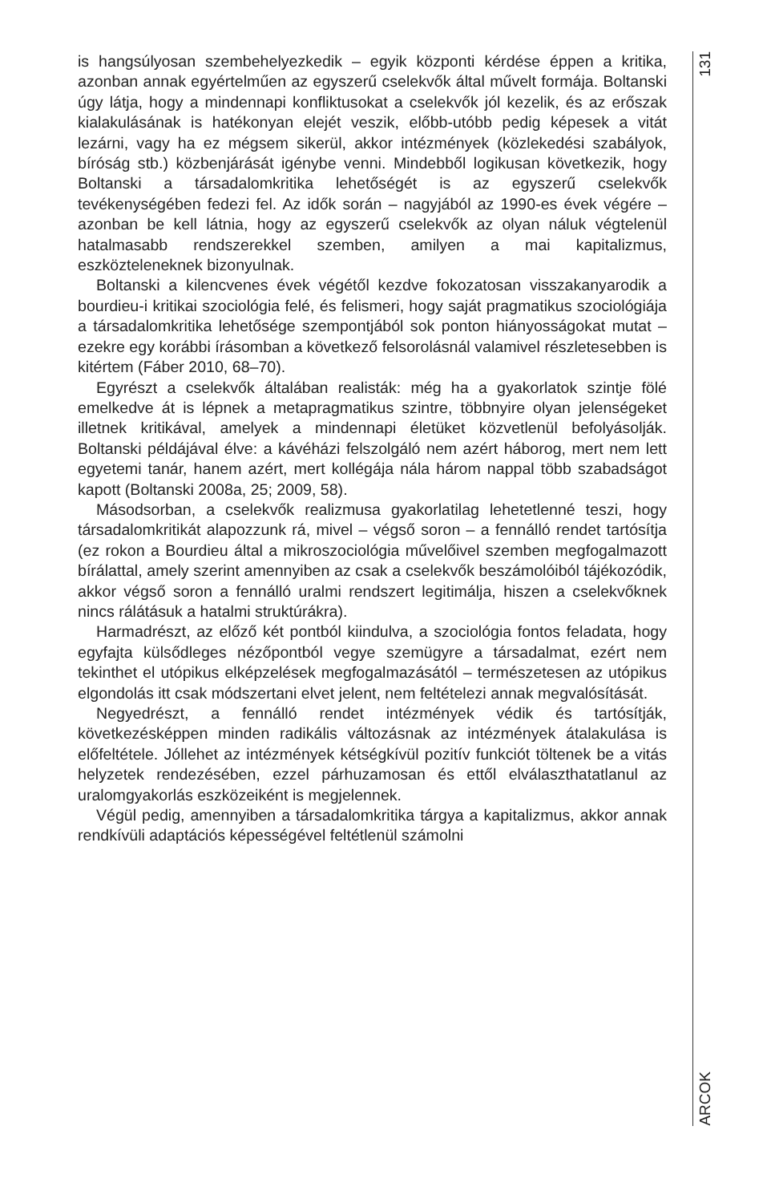is hangsúlyosan szembehelyezkedik – egyik központi kérdése éppen a kritika, azonban annak egyértelműen az egyszerű cselekvők által művelt formája. Boltanski úgy látja, hogy a mindennapi konfliktusokat a cselekvők jól kezelik, és az erőszak kialakulásának is hatékonyan elejét veszik, előbb-utóbb pedig képesek a vitát lezárni, vagy ha ez mégsem sikerül, akkor intézmények (közlekedési szabályok, bíróság stb.) közbenjárását igénybe venni. Mindebből logikusan következik, hogy Boltanski a társadalomkritika lehetőségét is az egyszerű cselekvők tevékenységében fedezi fel. Az idők során – nagyjából az 1990-es évek végére – azonban be kell látnia, hogy az egyszerű cselekvők az olyan náluk végtelenül hatalmasabb rendszerekkel szemben, amilyen a mai kapitalizmus, eszközteleneknek bizonyulnak.
Boltanski a kilencvenes évek végétől kezdve fokozatosan visszakanyarodik a bourdieu-i kritikai szociológia felé, és felismeri, hogy saját pragmatikus szociológiája a társadalomkritika lehetősége szempontjából sok ponton hiányosságokat mutat – ezekre egy korábbi írásomban a következő felsorolásnál valamivel részletesebben is kitértem (Fáber 2010, 68–70).
Egyrészt a cselekvők általában realisták: még ha a gyakorlatok szintje fölé emelkedve át is lépnek a metapragmatikus szintre, többnyire olyan jelenségeket illetnek kritikával, amelyek a mindennapi életüket közvetlenül befolyásolják. Boltanski példájával élve: a kávéházi felszolgáló nem azért háborog, mert nem lett egyetemi tanár, hanem azért, mert kollégája nála három nappal több szabadságot kapott (Boltanski 2008a, 25; 2009, 58).
Másodsorban, a cselekvők realizmusa gyakorlatilag lehetetlenné teszi, hogy társadalomkritikát alapozzunk rá, mivel – végső soron – a fennálló rendet tartósítja (ez rokon a Bourdieu által a mikroszociológia művelőivel szemben megfogalmazott bírálattal, amely szerint amennyiben az csak a cselekvők beszámolóiból tájékozódik, akkor végső soron a fennálló uralmi rendszert legitimálja, hiszen a cselekvőknek nincs rálátásuk a hatalmi struktúrákra).
Harmadrészt, az előző két pontból kiindulva, a szociológia fontos feladata, hogy egyfajta külsődleges nézőpontból vegye szemügyre a társadalmat, ezért nem tekinthet el utópikus elképzelések megfogalmazásától – természetesen az utópikus elgondolás itt csak módszertani elvet jelent, nem feltételezi annak megvalósítását.
Negyedrészt, a fennálló rendet intézmények védik és tartósítják, következésképpen minden radikális változásnak az intézmények átalakulása is előfeltétele. Jóllehet az intézmények kétségkívül pozitív funkciót töltenek be a vitás helyzetek rendezésében, ezzel párhuzamosan és ettől elválaszthatatlanul az uralomgyakorlás eszközeiként is megjelennek.
Végül pedig, amennyiben a társadalomkritika tárgya a kapitalizmus, akkor annak rendkívüli adaptációs képességével feltétlenül számolni
131
ARCOK